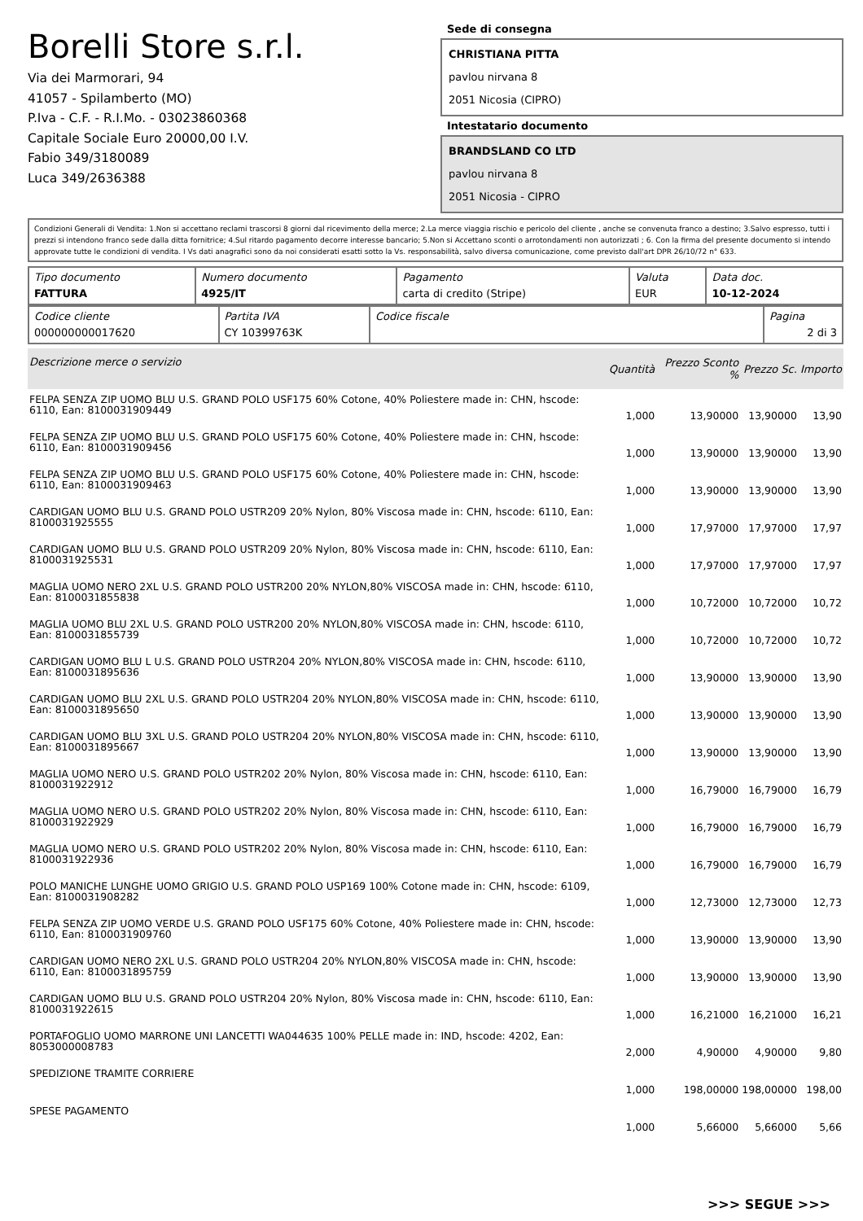Borelli Store s.r.l.
Via dei Marmorari, 94
41057 - Spilamberto (MO)
P.Iva - C.F. - R.I.Mo. - 03023860368
Capitale Sociale Euro 20000,00 I.V.
Fabio 349/3180089
Luca 349/2636388
Sede di consegna
CHRISTIANA PITTA
pavlou nirvana 8
2051 Nicosia (CIPRO)
Intestatario documento
BRANDSLAND CO LTD
pavlou nirvana 8
2051 Nicosia - CIPRO
Condizioni Generali di Vendita: 1.Non si accettano reclami trascorsi 8 giorni dal ricevimento della merce; 2.La merce viaggia rischio e pericolo del cliente , anche se convenuta franco a destino; 3.Salvo espresso, tutti i prezzi si intendono franco sede dalla ditta fornitrice; 4.Sul ritardo pagamento decorre interesse bancario; 5.Non si Accettano sconti o arrotondamenti non autorizzati ; 6. Con la firma del presente documento si intendo approvate tutte le condizioni di vendita. I Vs dati anagrafici sono da noi considerati esatti sotto la Vs. responsabilità, salvo diversa comunicazione, come previsto dall'art DPR 26/10/72 n° 633.
| Tipo documento FATTURA | Numero documento 4925/IT | Pagamento carta di credito (Stripe) | Valuta EUR | Data doc. 10-12-2024 |
| Codice cliente 000000000017620 | Partita IVA CY 10399763K | Codice fiscale | Pagina 2 di 3 |
| Descrizione merce o servizio | Quantità | Prezzo Sconto % | Prezzo Sc. | Importo |
| --- | --- | --- | --- | --- |
| FELPA SENZA ZIP UOMO BLU U.S. GRAND POLO USF175 60% Cotone, 40% Poliestere made in: CHN, hscode: 6110, Ean: 8100031909449 | 1,000 | 13,90000 | 13,90000 | 13,90 |
| FELPA SENZA ZIP UOMO BLU U.S. GRAND POLO USF175 60% Cotone, 40% Poliestere made in: CHN, hscode: 6110, Ean: 8100031909456 | 1,000 | 13,90000 | 13,90000 | 13,90 |
| FELPA SENZA ZIP UOMO BLU U.S. GRAND POLO USF175 60% Cotone, 40% Poliestere made in: CHN, hscode: 6110, Ean: 8100031909463 | 1,000 | 13,90000 | 13,90000 | 13,90 |
| CARDIGAN UOMO BLU U.S. GRAND POLO USTR209 20% Nylon, 80% Viscosa made in: CHN, hscode: 6110, Ean: 8100031925555 | 1,000 | 17,97000 | 17,97000 | 17,97 |
| CARDIGAN UOMO BLU U.S. GRAND POLO USTR209 20% Nylon, 80% Viscosa made in: CHN, hscode: 6110, Ean: 8100031925531 | 1,000 | 17,97000 | 17,97000 | 17,97 |
| MAGLIA UOMO NERO 2XL U.S. GRAND POLO USTR200 20% NYLON,80% VISCOSA made in: CHN, hscode: 6110, Ean: 8100031855838 | 1,000 | 10,72000 | 10,72000 | 10,72 |
| MAGLIA UOMO BLU 2XL U.S. GRAND POLO USTR200 20% NYLON,80% VISCOSA made in: CHN, hscode: 6110, Ean: 8100031855739 | 1,000 | 10,72000 | 10,72000 | 10,72 |
| CARDIGAN UOMO BLU L U.S. GRAND POLO USTR204 20% NYLON,80% VISCOSA made in: CHN, hscode: 6110, Ean: 8100031895636 | 1,000 | 13,90000 | 13,90000 | 13,90 |
| CARDIGAN UOMO BLU 2XL U.S. GRAND POLO USTR204 20% NYLON,80% VISCOSA made in: CHN, hscode: 6110, Ean: 8100031895650 | 1,000 | 13,90000 | 13,90000 | 13,90 |
| CARDIGAN UOMO BLU 3XL U.S. GRAND POLO USTR204 20% NYLON,80% VISCOSA made in: CHN, hscode: 6110, Ean: 8100031895667 | 1,000 | 13,90000 | 13,90000 | 13,90 |
| MAGLIA UOMO NERO U.S. GRAND POLO USTR202 20% Nylon, 80% Viscosa made in: CHN, hscode: 6110, Ean: 8100031922912 | 1,000 | 16,79000 | 16,79000 | 16,79 |
| MAGLIA UOMO NERO U.S. GRAND POLO USTR202 20% Nylon, 80% Viscosa made in: CHN, hscode: 6110, Ean: 8100031922929 | 1,000 | 16,79000 | 16,79000 | 16,79 |
| MAGLIA UOMO NERO U.S. GRAND POLO USTR202 20% Nylon, 80% Viscosa made in: CHN, hscode: 6110, Ean: 8100031922936 | 1,000 | 16,79000 | 16,79000 | 16,79 |
| POLO MANICHE LUNGHE UOMO GRIGIO U.S. GRAND POLO USP169 100% Cotone made in: CHN, hscode: 6109, Ean: 8100031908282 | 1,000 | 12,73000 | 12,73000 | 12,73 |
| FELPA SENZA ZIP UOMO VERDE U.S. GRAND POLO USF175 60% Cotone, 40% Poliestere made in: CHN, hscode: 6110, Ean: 8100031909760 | 1,000 | 13,90000 | 13,90000 | 13,90 |
| CARDIGAN UOMO NERO 2XL U.S. GRAND POLO USTR204 20% NYLON,80% VISCOSA made in: CHN, hscode: 6110, Ean: 8100031895759 | 1,000 | 13,90000 | 13,90000 | 13,90 |
| CARDIGAN UOMO BLU U.S. GRAND POLO USTR204 20% Nylon, 80% Viscosa made in: CHN, hscode: 6110, Ean: 8100031922615 | 1,000 | 16,21000 | 16,21000 | 16,21 |
| PORTAFOGLIO UOMO MARRONE UNI LANCETTI WA044635 100% PELLE made in: IND, hscode: 4202, Ean: 8053000008783 | 2,000 | 4,90000 | 4,90000 | 9,80 |
| SPEDIZIONE TRAMITE CORRIERE | 1,000 | 198,00000 | 198,00000 | 198,00 |
| SPESE PAGAMENTO | 1,000 | 5,66000 | 5,66000 | 5,66 |
>>> SEGUE >>>
-